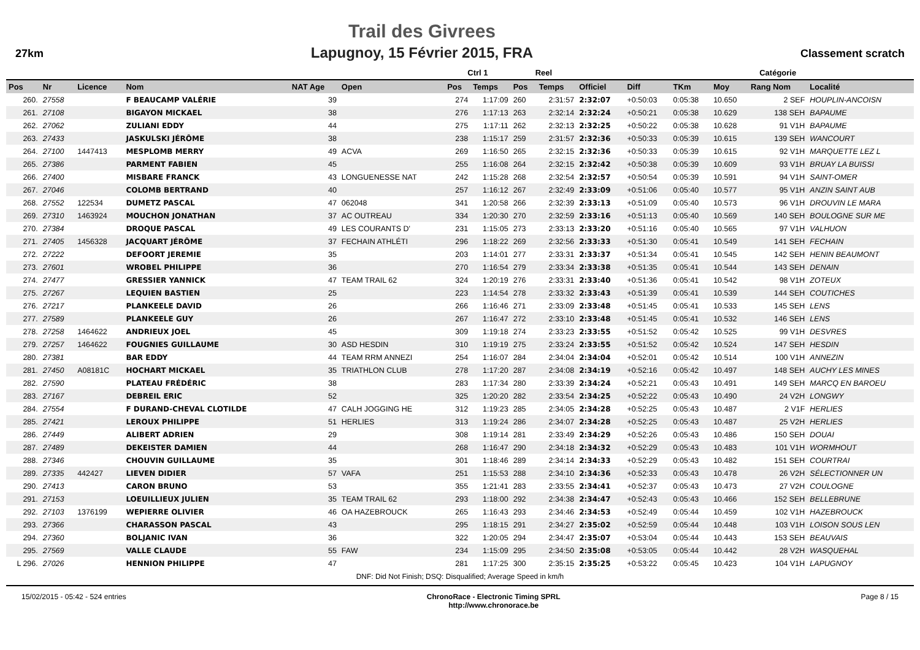27km
Trail des Givrees
Lapugnoy, 15 Février 2015, FRA
Classement scratch
| | | | | | | Ctrl 1 | | Reel | | | | | | Catégorie | |
| --- | --- | --- | --- | --- | --- | --- | --- | --- | --- | --- | --- | --- | --- | --- | --- |
| Pos | Nr | Licence | Nom | NAT Age | Open | Pos | Temps | Pos | Temps | Officiel | Diff | TKm | Moy | Rang Nom | Localité |
| 260. | 27558 | | F BEAUCAMP VALÉRIE | 39 | | 274 | 1:17:09 | 260 | 2:31:57 | 2:32:07 | +0:50:03 | 0:05:38 | 10.650 | 2 SEF | HOUPLIN-ANCOISN |
| 261. | 27108 | | BIGAYON MICKAEL | 38 | | 276 | 1:17:13 | 263 | 2:32:14 | 2:32:24 | +0:50:21 | 0:05:38 | 10.629 | 138 SEH | BAPAUME |
| 262. | 27062 | | ZULIANI EDDY | 44 | | 275 | 1:17:11 | 262 | 2:32:13 | 2:32:25 | +0:50:22 | 0:05:38 | 10.628 | 91 V1H | BAPAUME |
| 263. | 27433 | | JASKULSKI JÉRÔME | 38 | | 238 | 1:15:17 | 259 | 2:31:57 | 2:32:36 | +0:50:33 | 0:05:39 | 10.615 | 139 SEH | WANCOURT |
| 264. | 27100 | 1447413 | MESPLOMB MERRY | 49 | ACVA | 269 | 1:16:50 | 265 | 2:32:15 | 2:32:36 | +0:50:33 | 0:05:39 | 10.615 | 92 V1H | MARQUETTE LEZ L |
| 265. | 27386 | | PARMENT FABIEN | 45 | | 255 | 1:16:08 | 264 | 2:32:15 | 2:32:42 | +0:50:38 | 0:05:39 | 10.609 | 93 V1H | BRUAY LA BUISSI |
| 266. | 27400 | | MISBARE FRANCK | 43 | LONGUENESSE NAT | 242 | 1:15:28 | 268 | 2:32:54 | 2:32:57 | +0:50:54 | 0:05:39 | 10.591 | 94 V1H | SAINT-OMER |
| 267. | 27046 | | COLOMB BERTRAND | 40 | | 257 | 1:16:12 | 267 | 2:32:49 | 2:33:09 | +0:51:06 | 0:05:40 | 10.577 | 95 V1H | ANZIN SAINT AUB |
| 268. | 27552 | 122534 | DUMETZ PASCAL | 47 | 062048 | 341 | 1:20:58 | 266 | 2:32:39 | 2:33:13 | +0:51:09 | 0:05:40 | 10.573 | 96 V1H | DROUVIN LE MARA |
| 269. | 27310 | 1463924 | MOUCHON JONATHAN | 37 | AC OUTREAU | 334 | 1:20:30 | 270 | 2:32:59 | 2:33:16 | +0:51:13 | 0:05:40 | 10.569 | 140 SEH | BOULOGNE SUR ME |
| 270. | 27384 | | DROQUE PASCAL | 49 | LES COURANTS D' | 231 | 1:15:05 | 273 | 2:33:13 | 2:33:20 | +0:51:16 | 0:05:40 | 10.565 | 97 V1H | VALHUON |
| 271. | 27405 | 1456328 | JACQUART JÉRÔME | 37 | FECHAIN ATHLÉTI | 296 | 1:18:22 | 269 | 2:32:56 | 2:33:33 | +0:51:30 | 0:05:41 | 10.549 | 141 SEH | FECHAIN |
| 272. | 27222 | | DEFOORT JEREMIE | 35 | | 203 | 1:14:01 | 277 | 2:33:31 | 2:33:37 | +0:51:34 | 0:05:41 | 10.545 | 142 SEH | HENIN BEAUMONT |
| 273. | 27601 | | WROBEL PHILIPPE | 36 | | 270 | 1:16:54 | 279 | 2:33:34 | 2:33:38 | +0:51:35 | 0:05:41 | 10.544 | 143 SEH | DENAIN |
| 274. | 27477 | | GRESSIER YANNICK | 47 | TEAM TRAIL 62 | 324 | 1:20:19 | 276 | 2:33:31 | 2:33:40 | +0:51:36 | 0:05:41 | 10.542 | 98 V1H | ZOTEUX |
| 275. | 27267 | | LEQUIEN BASTIEN | 25 | | 223 | 1:14:54 | 278 | 2:33:32 | 2:33:43 | +0:51:39 | 0:05:41 | 10.539 | 144 SEH | COUTICHES |
| 276. | 27217 | | PLANKEELE DAVID | 26 | | 266 | 1:16:46 | 271 | 2:33:09 | 2:33:48 | +0:51:45 | 0:05:41 | 10.533 | 145 SEH | LENS |
| 277. | 27589 | | PLANKEELE GUY | 26 | | 267 | 1:16:47 | 272 | 2:33:10 | 2:33:48 | +0:51:45 | 0:05:41 | 10.532 | 146 SEH | LENS |
| 278. | 27258 | 1464622 | ANDRIEUX JOEL | 45 | | 309 | 1:19:18 | 274 | 2:33:23 | 2:33:55 | +0:51:52 | 0:05:42 | 10.525 | 99 V1H | DESVRES |
| 279. | 27257 | 1464622 | FOUGNIES GUILLAUME | 30 | ASD HESDIN | 310 | 1:19:19 | 275 | 2:33:24 | 2:33:55 | +0:51:52 | 0:05:42 | 10.524 | 147 SEH | HESDIN |
| 280. | 27381 | | BAR EDDY | 44 | TEAM RRM ANNEZI | 254 | 1:16:07 | 284 | 2:34:04 | 2:34:04 | +0:52:01 | 0:05:42 | 10.514 | 100 V1H | ANNEZIN |
| 281. | 27450 | A08181C | HOCHART MICKAEL | 35 | TRIATHLON CLUB | 278 | 1:17:20 | 287 | 2:34:08 | 2:34:19 | +0:52:16 | 0:05:42 | 10.497 | 148 SEH | AUCHY LES MINES |
| 282. | 27590 | | PLATEAU FRÉDÉRIC | 38 | | 283 | 1:17:34 | 280 | 2:33:39 | 2:34:24 | +0:52:21 | 0:05:43 | 10.491 | 149 SEH | MARCQ EN BAROEU |
| 283. | 27167 | | DEBREIL ERIC | 52 | | 325 | 1:20:20 | 282 | 2:33:54 | 2:34:25 | +0:52:22 | 0:05:43 | 10.490 | 24 V2H | LONGWY |
| 284. | 27554 | | F DURAND-CHEVAL CLOTILDE | 47 | CALH JOGGING HE | 312 | 1:19:23 | 285 | 2:34:05 | 2:34:28 | +0:52:25 | 0:05:43 | 10.487 | 2 V1F | HERLIES |
| 285. | 27421 | | LEROUX PHILIPPE | 51 | HERLIES | 313 | 1:19:24 | 286 | 2:34:07 | 2:34:28 | +0:52:25 | 0:05:43 | 10.487 | 25 V2H | HERLIES |
| 286. | 27449 | | ALIBERT ADRIEN | 29 | | 308 | 1:19:14 | 281 | 2:33:49 | 2:34:29 | +0:52:26 | 0:05:43 | 10.486 | 150 SEH | DOUAI |
| 287. | 27489 | | DEKEISTER DAMIEN | 44 | | 268 | 1:16:47 | 290 | 2:34:18 | 2:34:32 | +0:52:29 | 0:05:43 | 10.483 | 101 V1H | WORMHOUT |
| 288. | 27346 | | CHOUVIN GUILLAUME | 35 | | 301 | 1:18:46 | 289 | 2:34:14 | 2:34:33 | +0:52:29 | 0:05:43 | 10.482 | 151 SEH | COURTRAI |
| 289. | 27335 | 442427 | LIEVEN DIDIER | 57 | VAFA | 251 | 1:15:53 | 288 | 2:34:10 | 2:34:36 | +0:52:33 | 0:05:43 | 10.478 | 26 V2H | SÉLECTIONNER UN |
| 290. | 27413 | | CARON BRUNO | 53 | | 355 | 1:21:41 | 283 | 2:33:55 | 2:34:41 | +0:52:37 | 0:05:43 | 10.473 | 27 V2H | COULOGNE |
| 291. | 27153 | | LOEUILLIEUX JULIEN | 35 | TEAM TRAIL 62 | 293 | 1:18:00 | 292 | 2:34:38 | 2:34:47 | +0:52:43 | 0:05:43 | 10.466 | 152 SEH | BELLEBRUNE |
| 292. | 27103 | 1376199 | WEPIERRE OLIVIER | 46 | OA HAZEBROUCK | 265 | 1:16:43 | 293 | 2:34:46 | 2:34:53 | +0:52:49 | 0:05:44 | 10.459 | 102 V1H | HAZEBROUCK |
| 293. | 27366 | | CHARASSON PASCAL | 43 | | 295 | 1:18:15 | 291 | 2:34:27 | 2:35:02 | +0:52:59 | 0:05:44 | 10.448 | 103 V1H | LOISON SOUS LEN |
| 294. | 27360 | | BOLJANIC IVAN | 36 | | 322 | 1:20:05 | 294 | 2:34:47 | 2:35:07 | +0:53:04 | 0:05:44 | 10.443 | 153 SEH | BEAUVAIS |
| 295. | 27569 | | VALLE CLAUDE | 55 | FAW | 234 | 1:15:09 | 295 | 2:34:50 | 2:35:08 | +0:53:05 | 0:05:44 | 10.442 | 28 V2H | WASQUEHAL |
| L 296. | 27026 | | HENNION PHILIPPE | 47 | | 281 | 1:17:25 | 300 | 2:35:15 | 2:35:25 | +0:53:22 | 0:05:45 | 10.423 | 104 V1H | LAPUGNOY |
| DNF: Did Not Finish; DSQ: Disqualified; Average Speed in km/h | | | | | | | | | | | | | | | |
15/02/2015 - 05:42 - 524 entries ChronoRace - Electronic Timing SPRL
http://www.chronorace.be Page 8 / 15